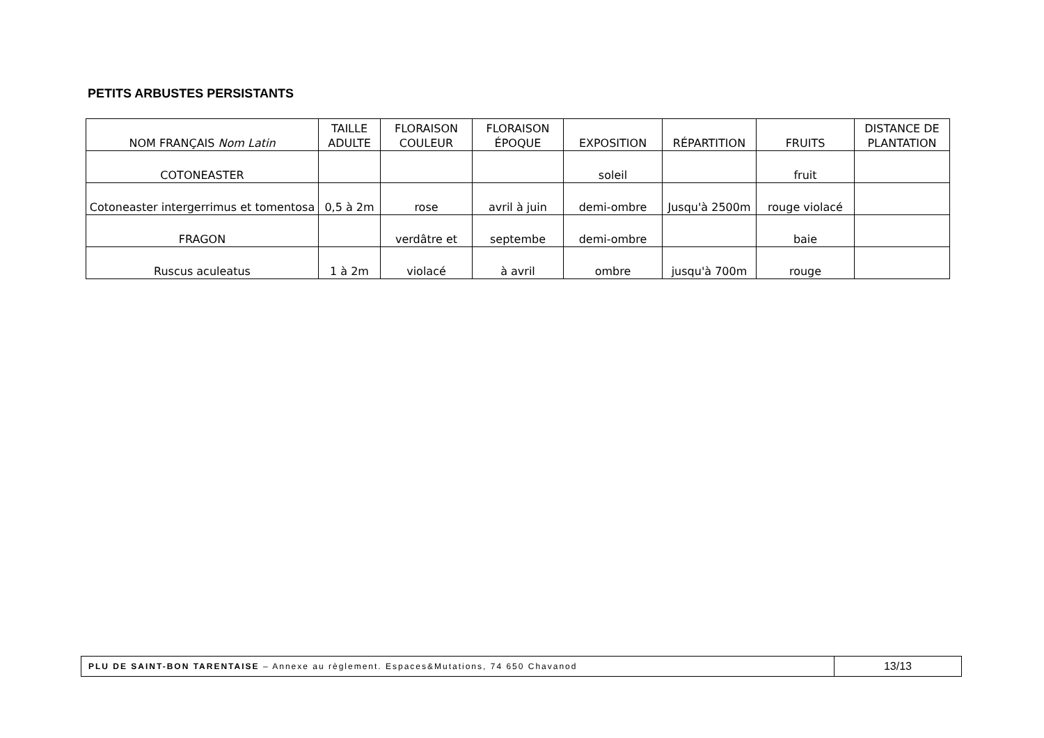PETITS ARBUSTES PERSISTANTS
| NOM FRANÇAIS Nom Latin | TAILLE ADULTE | FLORAISON COULEUR | FLORAISON ÉPOQUE | EXPOSITION | RÉPARTITION | FRUITS | DISTANCE DE PLANTATION |
| --- | --- | --- | --- | --- | --- | --- | --- |
| COTONEASTER | | | | soleil | | fruit | |
| Cotoneaster intergerrimus et tomentosa | 0,5 à 2m | rose | avril à juin | demi-ombre | Jusqu'à 2500m | rouge violacé | |
| FRAGON | | verdâtre et | septembe | demi-ombre | | baie | |
| Ruscus aculeatus | 1 à 2m | violacé | à avril | ombre | jusqu'à 700m | rouge | |
PLU DE SAINT-BON TARENTAISE – Annexe au règlement. Espaces&Mutations, 74 650 Chavanod
13/13